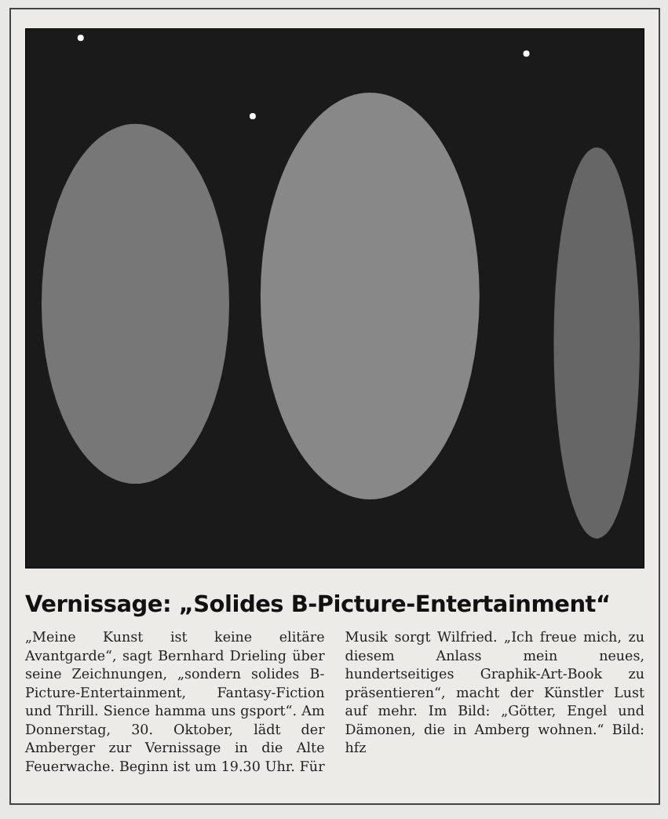Vernissage: „Solides B-Picture-Entertainment“
„Meine Kunst ist keine elitäre Avantgarde“, sagt Bernhard Drieling über seine Zeichnungen, „sondern solides B-Picture-Entertainment, Fantasy-Fiction und Thrill. Sience hamma uns gsport“. Am Donnerstag, 30. Oktober, lädt der Amberger zur Vernissage in die Alte Feuerwache. Beginn ist um 19.30 Uhr. Für Musik sorgt Wilfried. „Ich freue mich, zu diesem Anlass mein neues, hundertseitiges Graphik-Art-Book zu präsentieren“, macht der Künstler Lust auf mehr. Im Bild: „Götter, Engel und Dämonen, die in Amberg wohnen.“ Bild: hfz